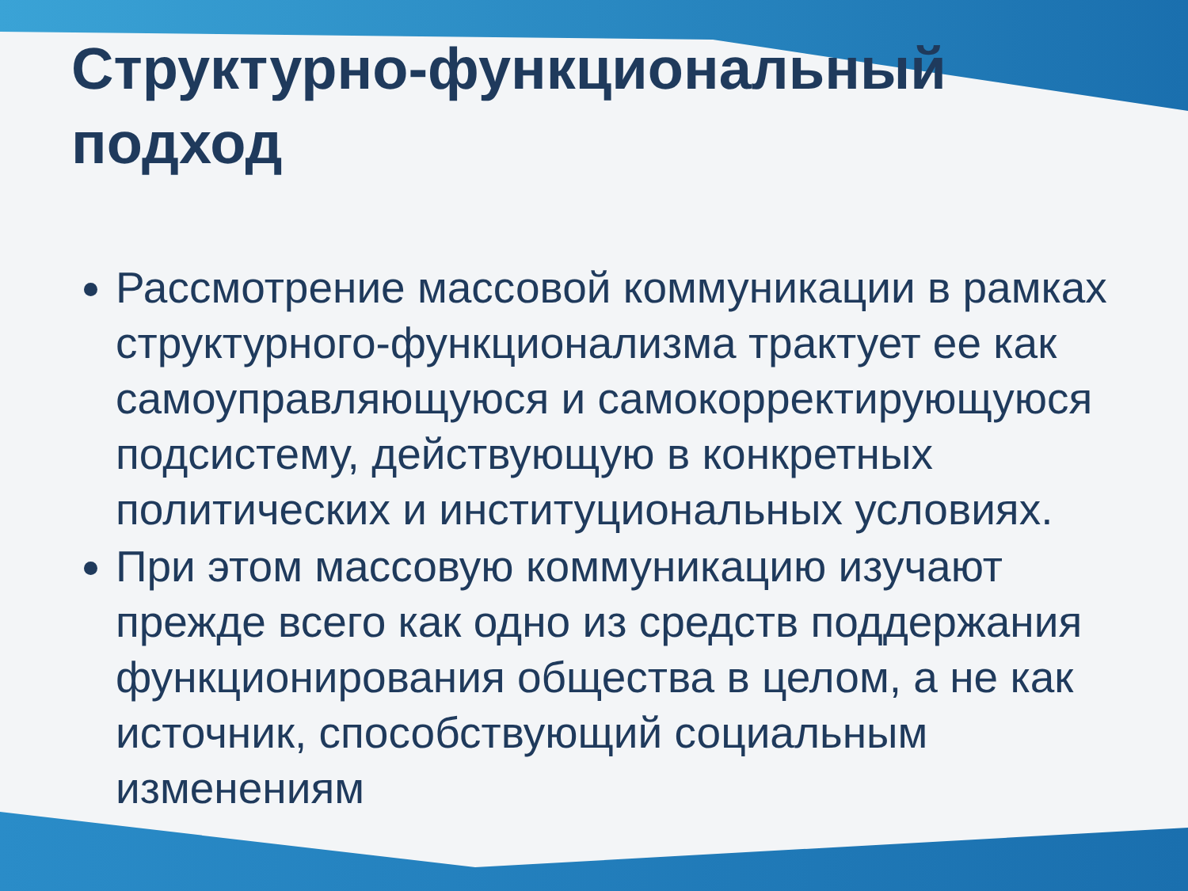Структурно-функциональный подход
Рассмотрение массовой коммуникации в рамках структурного-функционализма трактует ее как самоуправляющуюся и самокорректирующуюся подсистему, действующую в конкретных политических и институциональных условиях.
При этом массовую коммуникацию изучают прежде всего как одно из средств поддержания функционирования общества в целом, а не как источник, способствующий социальным изменениям